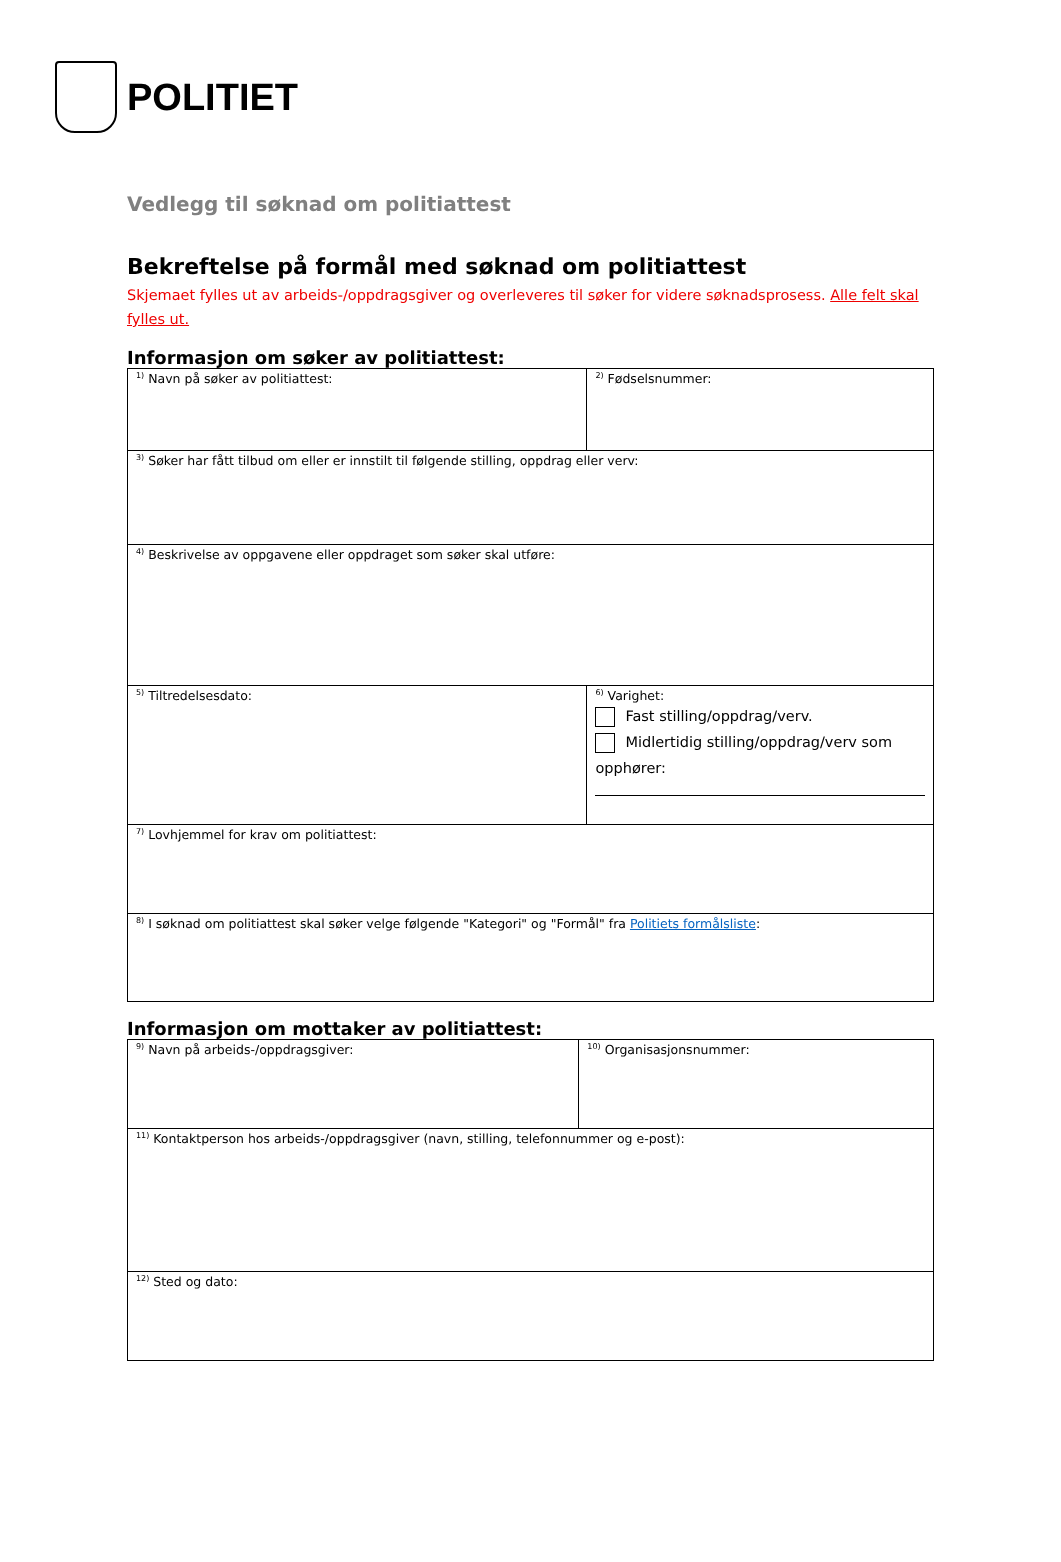POLITIET
Vedlegg til søknad om politiattest
Bekreftelse på formål med søknad om politiattest
Skjemaet fylles ut av arbeids-/oppdragsgiver og overleveres til søker for videre søknadsprosess. Alle felt skal fylles ut.
Informasjon om søker av politiattest:
| <sup>1)</sup> Navn på søker av politiattest: | <sup>2)</sup> Fødselsnummer: |
| <sup>3)</sup> Søker har fått tilbud om eller er innstilt til følgende stilling, oppdrag eller verv: | |
| <sup>4)</sup> Beskrivelse av oppgavene eller oppdraget som søker skal utføre: | |
| <sup>5)</sup> Tiltredelsesdato: | <sup>6)</sup> Varighet: Fast stilling/oppdrag/verv. Midlertidig stilling/oppdrag/verv som opphører: |
| <sup>7)</sup> Lovhjemmel for krav om politiattest: | |
| <sup>8)</sup> I søknad om politiattest skal søker velge følgende "Kategori" og "Formål" fra Politiets formålsliste : | |
Informasjon om mottaker av politiattest:
| <sup>9)</sup> Navn på arbeids-/oppdragsgiver: | <sup>10)</sup> Organisasjonsnummer: |
| <sup>11)</sup> Kontaktperson hos arbeids-/oppdragsgiver (navn, stilling, telefonnummer og e-post): | |
| <sup>12)</sup> Sted og dato: | |